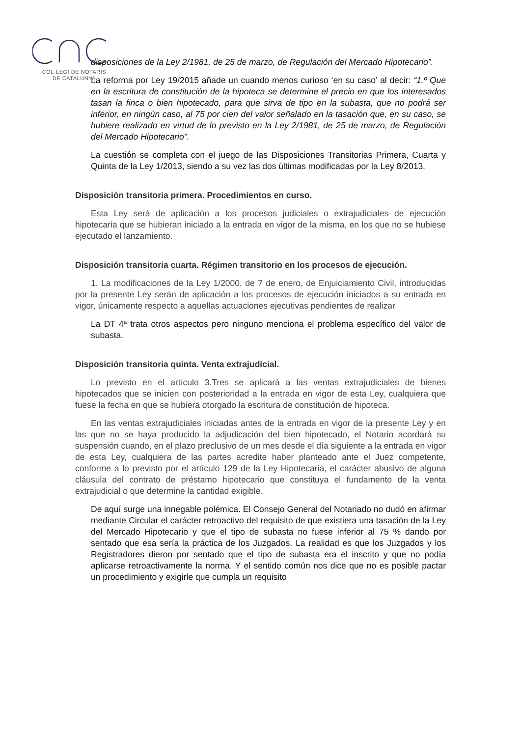COL·LEGI DE NOTARIS
DE CATALUNYA
disposiciones de la Ley 2/1981, de 25 de marzo, de Regulación del Mercado Hipotecario”.
La reforma por Ley 19/2015 añade un cuando menos curioso ‘en su caso’ al decir: “1.º Que en la escritura de constitución de la hipoteca se determine el precio en que los interesados tasan la finca o bien hipotecado, para que sirva de tipo en la subasta, que no podrá ser inferior, en ningún caso, al 75 por cien del valor señalado en la tasación que, en su caso, se hubiere realizado en virtud de lo previsto en la Ley 2/1981, de 25 de marzo, de Regulación del Mercado Hipotecario”.
La cuestión se completa con el juego de las Disposiciones Transitorias Primera, Cuarta y Quinta de la Ley 1/2013, siendo a su vez las dos últimas modificadas por la Ley 8/2013.
Disposición transitoria primera. Procedimientos en curso.
Esta Ley será de aplicación a los procesos judiciales o extrajudiciales de ejecución hipotecaria que se hubieran iniciado a la entrada en vigor de la misma, en los que no se hubiese ejecutado el lanzamiento.
Disposición transitoria cuarta. Régimen transitorio en los procesos de ejecución.
1. La modificaciones de la Ley 1/2000, de 7 de enero, de Enjuiciamiento Civil, introducidas por la presente Ley serán de aplicación a los procesos de ejecución iniciados a su entrada en vigor, únicamente respecto a aquellas actuaciones ejecutivas pendientes de realizar
La DT 4ª trata otros aspectos pero ninguno menciona el problema específico del valor de subasta.
Disposición transitoria quinta. Venta extrajudicial.
Lo previsto en el artículo 3.Tres se aplicará a las ventas extrajudiciales de bienes hipotecados que se inicien con posterioridad a la entrada en vigor de esta Ley, cualquiera que fuese la fecha en que se hubiera otorgado la escritura de constitución de hipoteca.
En las ventas extrajudiciales iniciadas antes de la entrada en vigor de la presente Ley y en las que no se haya producido la adjudicación del bien hipotecado, el Notario acordará su suspensión cuando, en el plazo preclusivo de un mes desde el día siguiente a la entrada en vigor de esta Ley, cualquiera de las partes acredite haber planteado ante el Juez competente, conforme a lo previsto por el artículo 129 de la Ley Hipotecaria, el carácter abusivo de alguna cláusula del contrato de préstamo hipotecario que constituya el fundamento de la venta extrajudicial o que determine la cantidad exigible.
De aquí surge una innegable polémica. El Consejo General del Notariado no dudó en afirmar mediante Circular el carácter retroactivo del requisito de que existiera una tasación de la Ley del Mercado Hipotecario y que el tipo de subasta no fuese inferior al 75 % dando por sentado que esa sería la práctica de los Juzgados. La realidad es que los Juzgados y los Registradores dieron por sentado que el tipo de subasta era el inscrito y que no podía aplicarse retroactivamente la norma. Y el sentido común nos dice que no es posible pactar un procedimiento y exigirle que cumpla un requisito